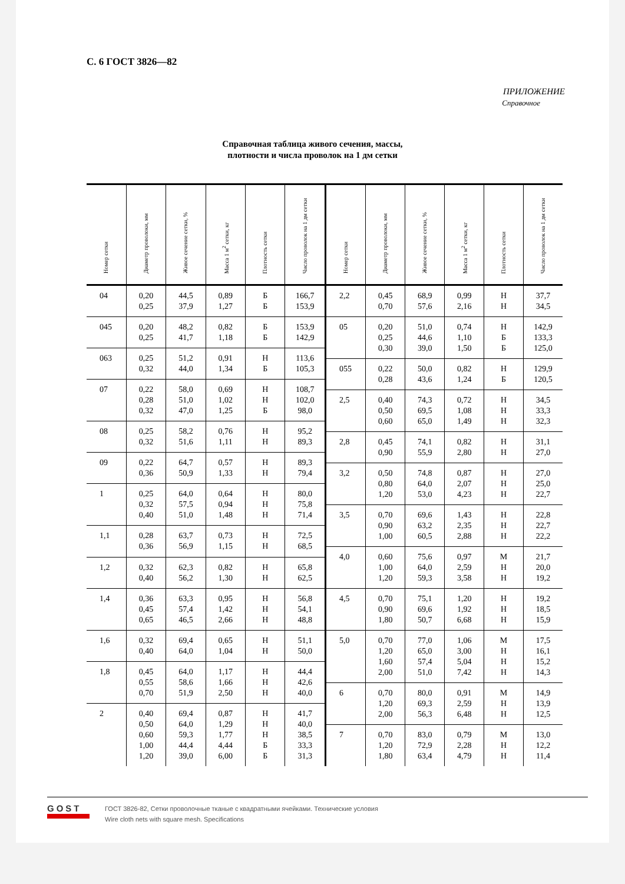С. 6 ГОСТ 3826—82
ПРИЛОЖЕНИЕ
Справочное
Справочная таблица живого сечения, массы,
плотности и числа проволок на 1 дм сетки
| Номер сетки | Диаметр проволоки, мм | Живое сечение сетки, % | Масса 1 м<sup>2</sup> сетки, кг | Плотность сетки | Число проволок на 1 дм сетки |
| --- | --- | --- | --- | --- | --- |
| 04 | 0,20 0,25 | 44,5 37,9 | 0,89 1,27 | Б Б | 166,7 153,9 |
| 045 | 0,20 0,25 | 48,2 41,7 | 0,82 1,18 | Б Б | 153,9 142,9 |
| 063 | 0,25 0,32 | 51,2 44,0 | 0,91 1,34 | Н Б | 113,6 105,3 |
| 07 | 0,22 0,28 0,32 | 58,0 51,0 47,0 | 0,69 1,02 1,25 | Н Н Б | 108,7 102,0 98,0 |
| 08 | 0,25 0,32 | 58,2 51,6 | 0,76 1,11 | Н Н | 95,2 89,3 |
| 09 | 0,22 0,36 | 64,7 50,9 | 0,57 1,33 | Н Н | 89,3 79,4 |
| 1 | 0,25 0,32 0,40 | 64,0 57,5 51,0 | 0,64 0,94 1,48 | Н Н Н | 80,0 75,8 71,4 |
| 1,1 | 0,28 0,36 | 63,7 56,9 | 0,73 1,15 | Н Н | 72,5 68,5 |
| 1,2 | 0,32 0,40 | 62,3 56,2 | 0,82 1,30 | Н Н | 65,8 62,5 |
| 1,4 | 0,36 0,45 0,65 | 63,3 57,4 46,5 | 0,95 1,42 2,66 | Н Н Н | 56,8 54,1 48,8 |
| 1,6 | 0,32 0,40 | 69,4 64,0 | 0,65 1,04 | Н Н | 51,1 50,0 |
| 1,8 | 0,45 0,55 0,70 | 64,0 58,6 51,9 | 1,17 1,66 2,50 | Н Н Н | 44,4 42,6 40,0 |
| 2 | 0,40 0,50 0,60 1,00 1,20 | 69,4 64,0 59,3 44,4 39,0 | 0,87 1,29 1,77 4,44 6,00 | Н Н Н Б Б | 41,7 40,0 38,5 33,3 31,3 |
| Номер сетки | Диаметр проволоки, мм | Живое сечение сетки, % | Масса 1 м<sup>2</sup> сетки, кг | Плотность сетки | Число проволок на 1 дм сетки |
| --- | --- | --- | --- | --- | --- |
| 2,2 | 0,45 0,70 | 68,9 57,6 | 0,99 2,16 | Н Н | 37,7 34,5 |
| 05 | 0,20 0,25 0,30 | 51,0 44,6 39,0 | 0,74 1,10 1,50 | Н Б Б | 142,9 133,3 125,0 |
| 055 | 0,22 0,28 | 50,0 43,6 | 0,82 1,24 | Н Б | 129,9 120,5 |
| 2,5 | 0,40 0,50 0,60 | 74,3 69,5 65,0 | 0,72 1,08 1,49 | Н Н Н | 34,5 33,3 32,3 |
| 2,8 | 0,45 0,90 | 74,1 55,9 | 0,82 2,80 | Н Н | 31,1 27,0 |
| 3,2 | 0,50 0,80 1,20 | 74,8 64,0 53,0 | 0,87 2,07 4,23 | Н Н Н | 27,0 25,0 22,7 |
| 3,5 | 0,70 0,90 1,00 | 69,6 63,2 60,5 | 1,43 2,35 2,88 | Н Н Н | 22,8 22,7 22,2 |
| 4,0 | 0,60 1,00 1,20 | 75,6 64,0 59,3 | 0,97 2,59 3,58 | М Н Н | 21,7 20,0 19,2 |
| 4,5 | 0,70 0,90 1,80 | 75,1 69,6 50,7 | 1,20 1,92 6,68 | Н Н Н | 19,2 18,5 15,9 |
| 5,0 | 0,70 1,20 1,60 2,00 | 77,0 65,0 57,4 51,0 | 1,06 3,00 5,04 7,42 | М Н Н Н | 17,5 16,1 15,2 14,3 |
| 6 | 0,70 1,20 2,00 | 80,0 69,3 56,3 | 0,91 2,59 6,48 | М Н Н | 14,9 13,9 12,5 |
| 7 | 0,70 1,20 1,80 | 83,0 72,9 63,4 | 0,79 2,28 4,79 | М Н Н | 13,0 12,2 11,4 |
GOST
ГОСТ 3826-82, Сетки проволочные тканые с квадратными ячейками. Технические условия
Wire cloth nets with square mesh. Specifications